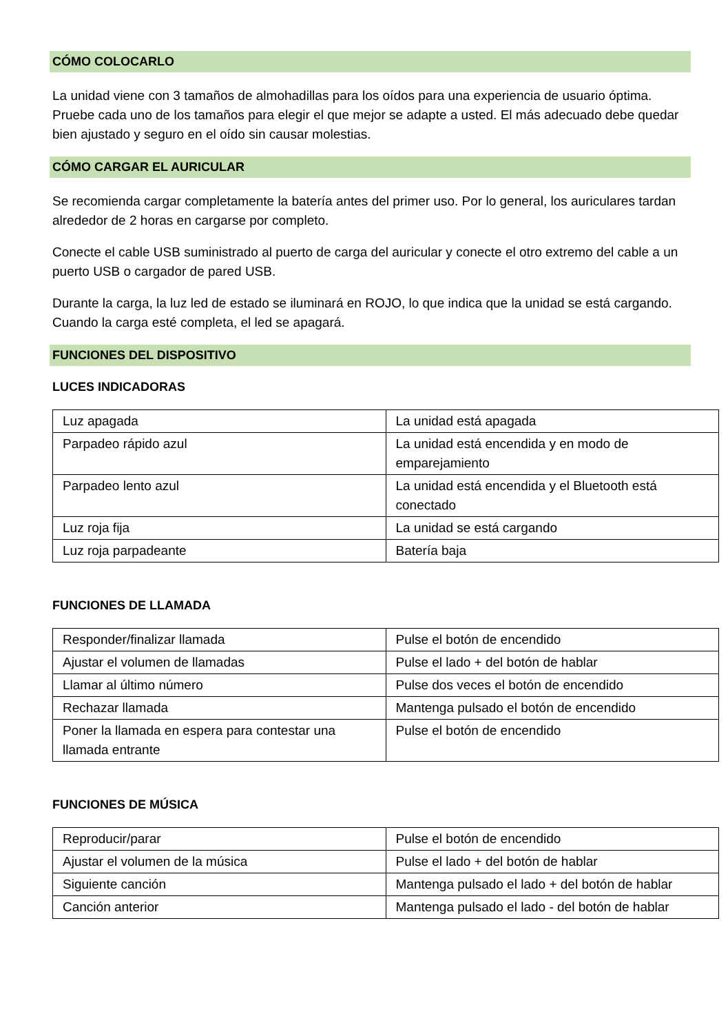CÓMO COLOCARLO
La unidad viene con 3 tamaños de almohadillas para los oídos para una experiencia de usuario óptima. Pruebe cada uno de los tamaños para elegir el que mejor se adapte a usted. El más adecuado debe quedar bien ajustado y seguro en el oído sin causar molestias.
CÓMO CARGAR EL AURICULAR
Se recomienda cargar completamente la batería antes del primer uso. Por lo general, los auriculares tardan alrededor de 2 horas en cargarse por completo.
Conecte el cable USB suministrado al puerto de carga del auricular y conecte el otro extremo del cable a un puerto USB o cargador de pared USB.
Durante la carga, la luz led de estado se iluminará en ROJO, lo que indica que la unidad se está cargando. Cuando la carga esté completa, el led se apagará.
FUNCIONES DEL DISPOSITIVO
LUCES INDICADORAS
| Luz apagada | La unidad está apagada |
| Parpadeo rápido azul | La unidad está encendida y en modo de emparejamiento |
| Parpadeo lento azul | La unidad está encendida y el Bluetooth está conectado |
| Luz roja fija | La unidad se está cargando |
| Luz roja parpadeante | Batería baja |
FUNCIONES DE LLAMADA
| Responder/finalizar llamada | Pulse el botón de encendido |
| Ajustar el volumen de llamadas | Pulse el lado + del botón de hablar |
| Llamar al último número | Pulse dos veces el botón de encendido |
| Rechazar llamada | Mantenga pulsado el botón de encendido |
| Poner la llamada en espera para contestar una llamada entrante | Pulse el botón de encendido |
FUNCIONES DE MÚSICA
| Reproducir/parar | Pulse el botón de encendido |
| Ajustar el volumen de la música | Pulse el lado + del botón de hablar |
| Siguiente canción | Mantenga pulsado el lado + del botón de hablar |
| Canción anterior | Mantenga pulsado el lado - del botón de hablar |